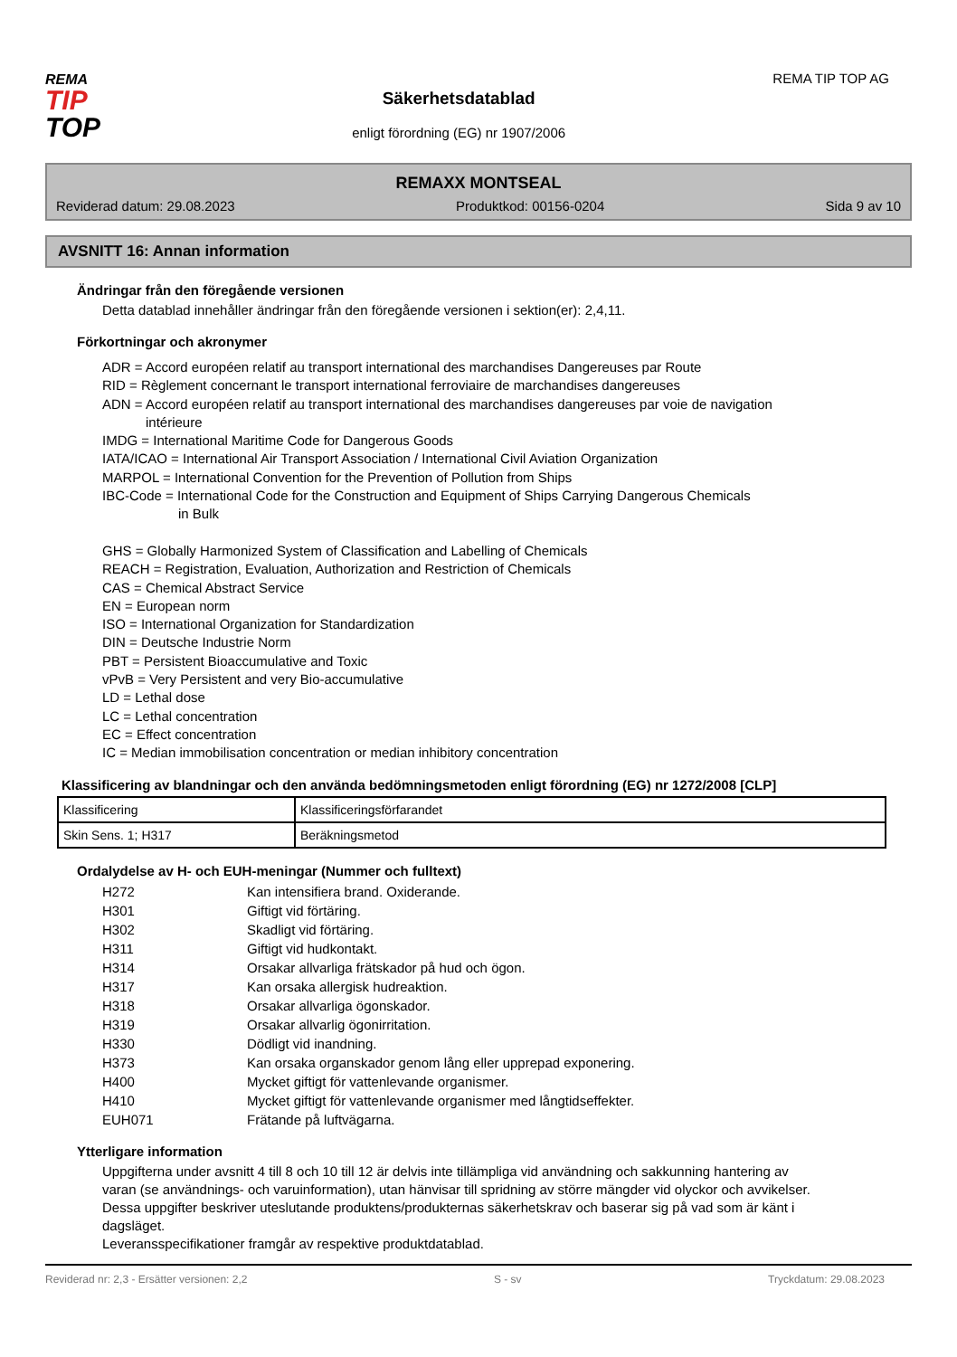REMA
TIP
TOP
Säkerhetsdatablad
enligt förordning (EG) nr 1907/2006
REMA TIP TOP AG
REMAXX MONTSEAL
Reviderad datum: 29.08.2023 Produktkod: 00156-0204 Sida 9 av 10
AVSNITT 16: Annan information
Ändringar från den föregående versionen
Detta datablad innehåller ändringar från den föregående versionen i sektion(er): 2,4,11.
Förkortningar och akronymer
ADR = Accord européen relatif au transport international des marchandises Dangereuses par Route
RID = Règlement concernant le transport international ferroviaire de marchandises dangereuses
ADN = Accord européen relatif au transport international des marchandises dangereuses par voie de navigation
intérieure
IMDG = International Maritime Code for Dangerous Goods
IATA/ICAO = International Air Transport Association / International Civil Aviation Organization
MARPOL = International Convention for the Prevention of Pollution from Ships
IBC-Code = International Code for the Construction and Equipment of Ships Carrying Dangerous Chemicals
in Bulk
GHS = Globally Harmonized System of Classification and Labelling of Chemicals
REACH = Registration, Evaluation, Authorization and Restriction of Chemicals
CAS = Chemical Abstract Service
EN = European norm
ISO = International Organization for Standardization
DIN = Deutsche Industrie Norm
PBT = Persistent Bioaccumulative and Toxic
vPvB = Very Persistent and very Bio-accumulative
LD = Lethal dose
LC = Lethal concentration
EC = Effect concentration
IC = Median immobilisation concentration or median inhibitory concentration
Klassificering av blandningar och den använda bedömningsmetoden enligt förordning (EG) nr 1272/2008 [CLP]
| Klassificering | Klassificeringsförfarandet |
| Skin Sens. 1; H317 | Beräkningsmetod |
Ordalydelse av H- och EUH-meningar (Nummer och fulltext)
| H272 | Kan intensifiera brand. Oxiderande. |
| H301 | Giftigt vid förtäring. |
| H302 | Skadligt vid förtäring. |
| H311 | Giftigt vid hudkontakt. |
| H314 | Orsakar allvarliga frätskador på hud och ögon. |
| H317 | Kan orsaka allergisk hudreaktion. |
| H318 | Orsakar allvarliga ögonskador. |
| H319 | Orsakar allvarlig ögonirritation. |
| H330 | Dödligt vid inandning. |
| H373 | Kan orsaka organskador genom lång eller upprepad exponering. |
| H400 | Mycket giftigt för vattenlevande organismer. |
| H410 | Mycket giftigt för vattenlevande organismer med långtidseffekter. |
| EUH071 | Frätande på luftvägarna. |
Ytterligare information
Uppgifterna under avsnitt 4 till 8 och 10 till 12 är delvis inte tillämpliga vid användning och sakkunning hantering av varan (se användnings- och varuinformation), utan hänvisar till spridning av större mängder vid olyckor och avvikelser.
Dessa uppgifter beskriver uteslutande produktens/produkternas säkerhetskrav och baserar sig på vad som är känt i dagsläget.
Leveransspecifikationer framgår av respektive produktdatablad.
Reviderad nr: 2,3 - Ersätter versionen: 2,2 S - sv Tryckdatum: 29.08.2023